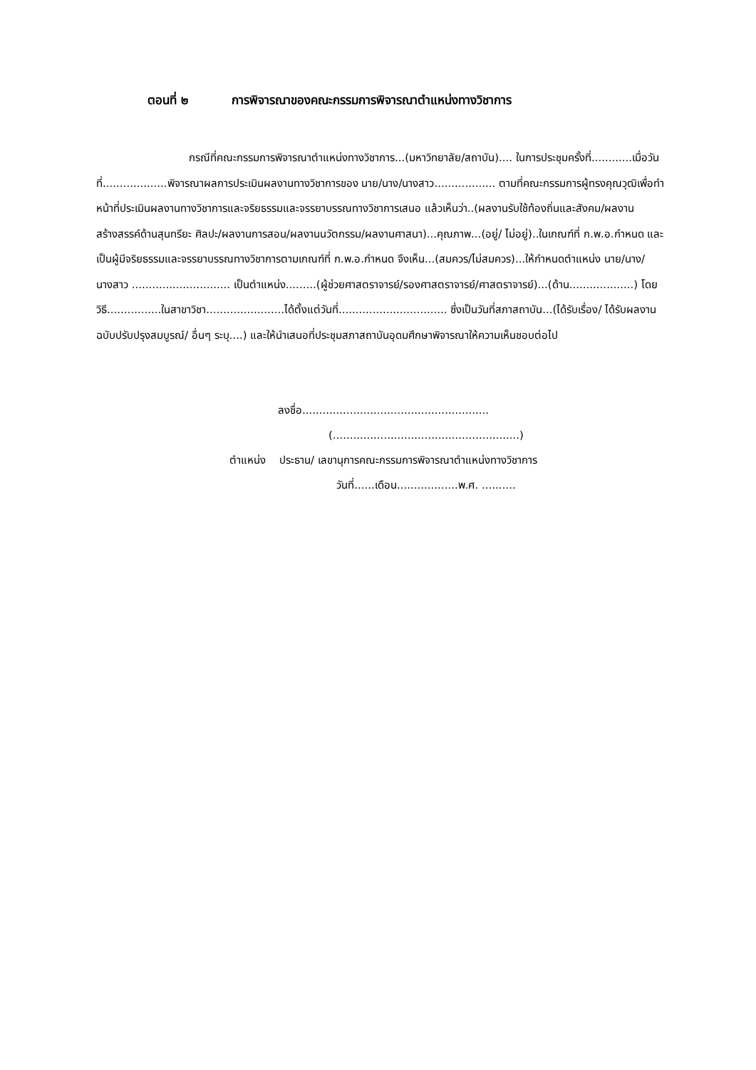ตอนที่ ๒ การพิจารณาของคณะกรรมการพิจารณาตำแหน่งทางวิชาการ
กรณีที่คณะกรรมการพิจารณาตำแหน่งทางวิชาการ...(มหาวิทยาลัย/สถาบัน).... ในการประชุมครั้งที่............เมื่อวันที่...................พิจารณาผลการประเมินผลงานทางวิชาการของ นาย/นาง/นางสาว.................. ตามที่คณะกรรมการผู้ทรงคุณวุฒิเพื่อทำหน้าที่ประเมินผลงานทางวิชาการและจริยธรรมและจรรยาบรรณทางวิชาการเสนอ แล้วเห็นว่า..(ผลงานรับใช้ท้องถิ่นและสังคม/ผลงานสร้างสรรค์ด้านสุนทรียะ ศิลปะ/ผลงานการสอน/ผลงานนวัตกรรม/ผลงานศาสนา)...คุณภาพ...(อยู่/ ไม่อยู่)..ในเกณฑ์ที่ ก.พ.อ.กำหนด และเป็นผู้มีจริยธรรมและจรรยาบรรณทางวิชาการตามเกณฑ์ที่ ก.พ.อ.กำหนด จึงเห็น...(สมควร/ไม่สมควร)...ให้กำหนดตำแหน่ง นาย/นาง/นางสาว ............................. เป็นตำแหน่ง.........(ผู้ช่วยศาสตราจารย์/รองศาสตราจารย์/ศาสตราจารย์)...(ด้าน...................) โดยวิธี................ในสาขาวิชา.......................ได้ตั้งแต่วันที่................................ ซึ่งเป็นวันที่สภาสถาบัน...(ได้รับเรื่อง/ ได้รับผลงานฉบับปรับปรุงสมบูรณ์/ อื่นๆ ระบุ....) และให้นำเสนอที่ประชุมสภาสถาบันอุดมศึกษาพิจารณาให้ความเห็นชอบต่อไป
ลงชื่อ.......................................................
(.......................................................)
ตำแหน่ง ประธาน/ เลขานุการคณะกรรมการพิจารณาตำแหน่งทางวิชาการ
วันที่......เดือน..................พ.ศ. ..........